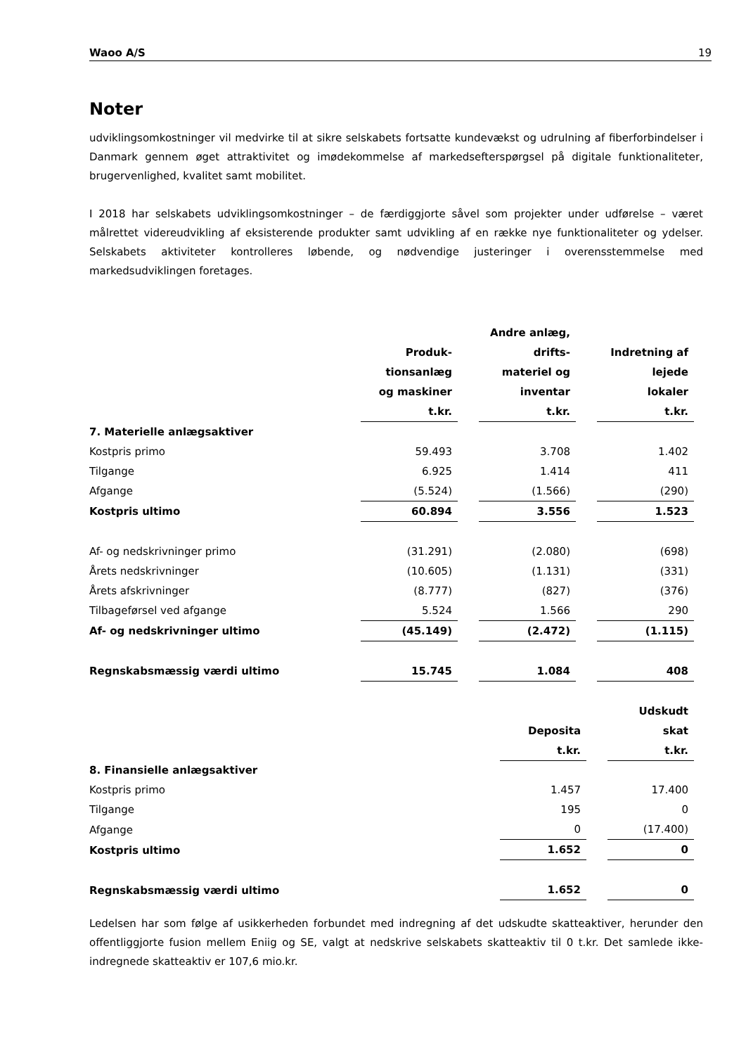Waoo A/S 19
Noter
udviklingsomkostninger vil medvirke til at sikre selskabets fortsatte kundevækst og udrulning af fiberforbindelser i Danmark gennem øget attraktivitet og imødekommelse af markedsefterspørgsel på digitale funktionaliteter, brugervenlighed, kvalitet samt mobilitet.
I 2018 har selskabets udviklingsomkostninger – de færdiggjorte såvel som projekter under udførelse – været målrettet videreudvikling af eksisterende produkter samt udvikling af en række nye funktionaliteter og ydelser. Selskabets aktiviteter kontrolleres løbende, og nødvendige justeringer i overensstemmelse med markedsudviklingen foretages.
| | Produk- tionsanlæg og maskiner t.kr. | | Andre anlæg, drifts- materiel og inventar t.kr. | | Indretning af lejede lokaler t.kr. |
| --- | --- | --- | --- | --- | --- |
| 7. Materielle anlægsaktiver | | | | | |
| Kostpris primo | 59.493 | | 3.708 | | 1.402 |
| Tilgange | 6.925 | | 1.414 | | 411 |
| Afgange | (5.524) | | (1.566) | | (290) |
| Kostpris ultimo | 60.894 | | 3.556 | | 1.523 |
| Af- og nedskrivninger primo | (31.291) | | (2.080) | | (698) |
| Årets nedskrivninger | (10.605) | | (1.131) | | (331) |
| Årets afskrivninger | (8.777) | | (827) | | (376) |
| Tilbageførsel ved afgange | 5.524 | | 1.566 | | 290 |
| Af- og nedskrivninger ultimo | (45.149) | | (2.472) | | (1.115) |
| Regnskabsmæssig værdi ultimo | 15.745 | | 1.084 | | 408 |
| | Deposita t.kr. | | Udskudt skat t.kr. |
| --- | --- | --- | --- |
| 8. Finansielle anlægsaktiver | | | |
| Kostpris primo | 1.457 | | 17.400 |
| Tilgange | 195 | | 0 |
| Afgange | 0 | | (17.400) |
| Kostpris ultimo | 1.652 | | 0 |
| Regnskabsmæssig værdi ultimo | 1.652 | | 0 |
Ledelsen har som følge af usikkerheden forbundet med indregning af det udskudte skatteaktiver, herunder den offentliggjorte fusion mellem Eniig og SE, valgt at nedskrive selskabets skatteaktiv til 0 t.kr. Det samlede ikke-indregnede skatteaktiv er 107,6 mio.kr.